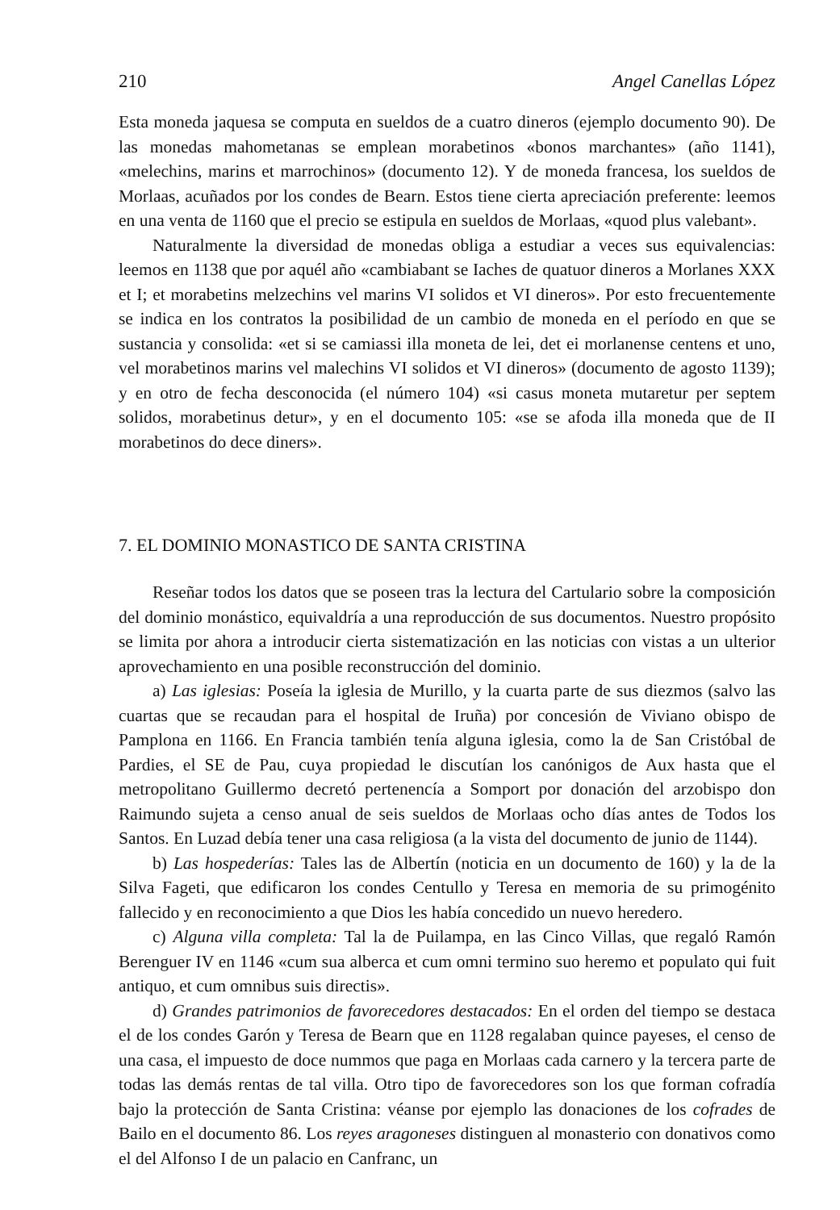210 Angel Canellas López
Esta moneda jaquesa se computa en sueldos de a cuatro dineros (ejemplo documento 90). De las monedas mahometanas se emplean morabetinos «bonos marchantes» (año 1141), «melechins, marins et marrochinos» (documento 12). Y de moneda francesa, los sueldos de Morlaas, acuñados por los condes de Bearn. Estos tiene cierta apreciación preferente: leemos en una venta de 1160 que el precio se estipula en sueldos de Morlaas, «quod plus valebant».
Naturalmente la diversidad de monedas obliga a estudiar a veces sus equivalencias: leemos en 1138 que por aquél año «cambiabant se Iaches de quatuor dineros a Morlanes XXX et I; et morabetins melzechins vel marins VI solidos et VI dineros». Por esto frecuentemente se indica en los contratos la posibilidad de un cambio de moneda en el período en que se sustancia y consolida: «et si se camiassi illa moneta de lei, det ei morlanense centens et uno, vel morabetinos marins vel malechins VI solidos et VI dineros» (documento de agosto 1139); y en otro de fecha desconocida (el número 104) «si casus moneta mutaretur per septem solidos, morabetinus detur», y en el documento 105: «se se afoda illa moneda que de II morabetinos do dece diners».
7. EL DOMINIO MONASTICO DE SANTA CRISTINA
Reseñar todos los datos que se poseen tras la lectura del Cartulario sobre la composición del dominio monástico, equivaldría a una reproducción de sus documentos. Nuestro propósito se limita por ahora a introducir cierta sistematización en las noticias con vistas a un ulterior aprovechamiento en una posible reconstrucción del dominio.
a) Las iglesias: Poseía la iglesia de Murillo, y la cuarta parte de sus diezmos (salvo las cuartas que se recaudan para el hospital de Iruña) por concesión de Viviano obispo de Pamplona en 1166. En Francia también tenía alguna iglesia, como la de San Cristóbal de Pardies, el SE de Pau, cuya propiedad le discutían los canónigos de Aux hasta que el metropolitano Guillermo decretó pertenencía a Somport por donación del arzobispo don Raimundo sujeta a censo anual de seis sueldos de Morlaas ocho días antes de Todos los Santos. En Luzad debía tener una casa religiosa (a la vista del documento de junio de 1144).
b) Las hospederías: Tales las de Albertín (noticia en un documento de 160) y la de la Silva Fageti, que edificaron los condes Centullo y Teresa en memoria de su primogénito fallecido y en reconocimiento a que Dios les había concedido un nuevo heredero.
c) Alguna villa completa: Tal la de Puilampa, en las Cinco Villas, que regaló Ramón Berenguer IV en 1146 «cum sua alberca et cum omni termino suo heremo et populato qui fuit antiquo, et cum omnibus suis directis».
d) Grandes patrimonios de favorecedores destacados: En el orden del tiempo se destaca el de los condes Garón y Teresa de Bearn que en 1128 regalaban quince payeses, el censo de una casa, el impuesto de doce nummos que paga en Morlaas cada carnero y la tercera parte de todas las demás rentas de tal villa. Otro tipo de favorecedores son los que forman cofradía bajo la protección de Santa Cristina: véanse por ejemplo las donaciones de los cofrades de Bailo en el documento 86. Los reyes aragoneses distinguen al monasterio con donativos como el del Alfonso I de un palacio en Canfranc, un